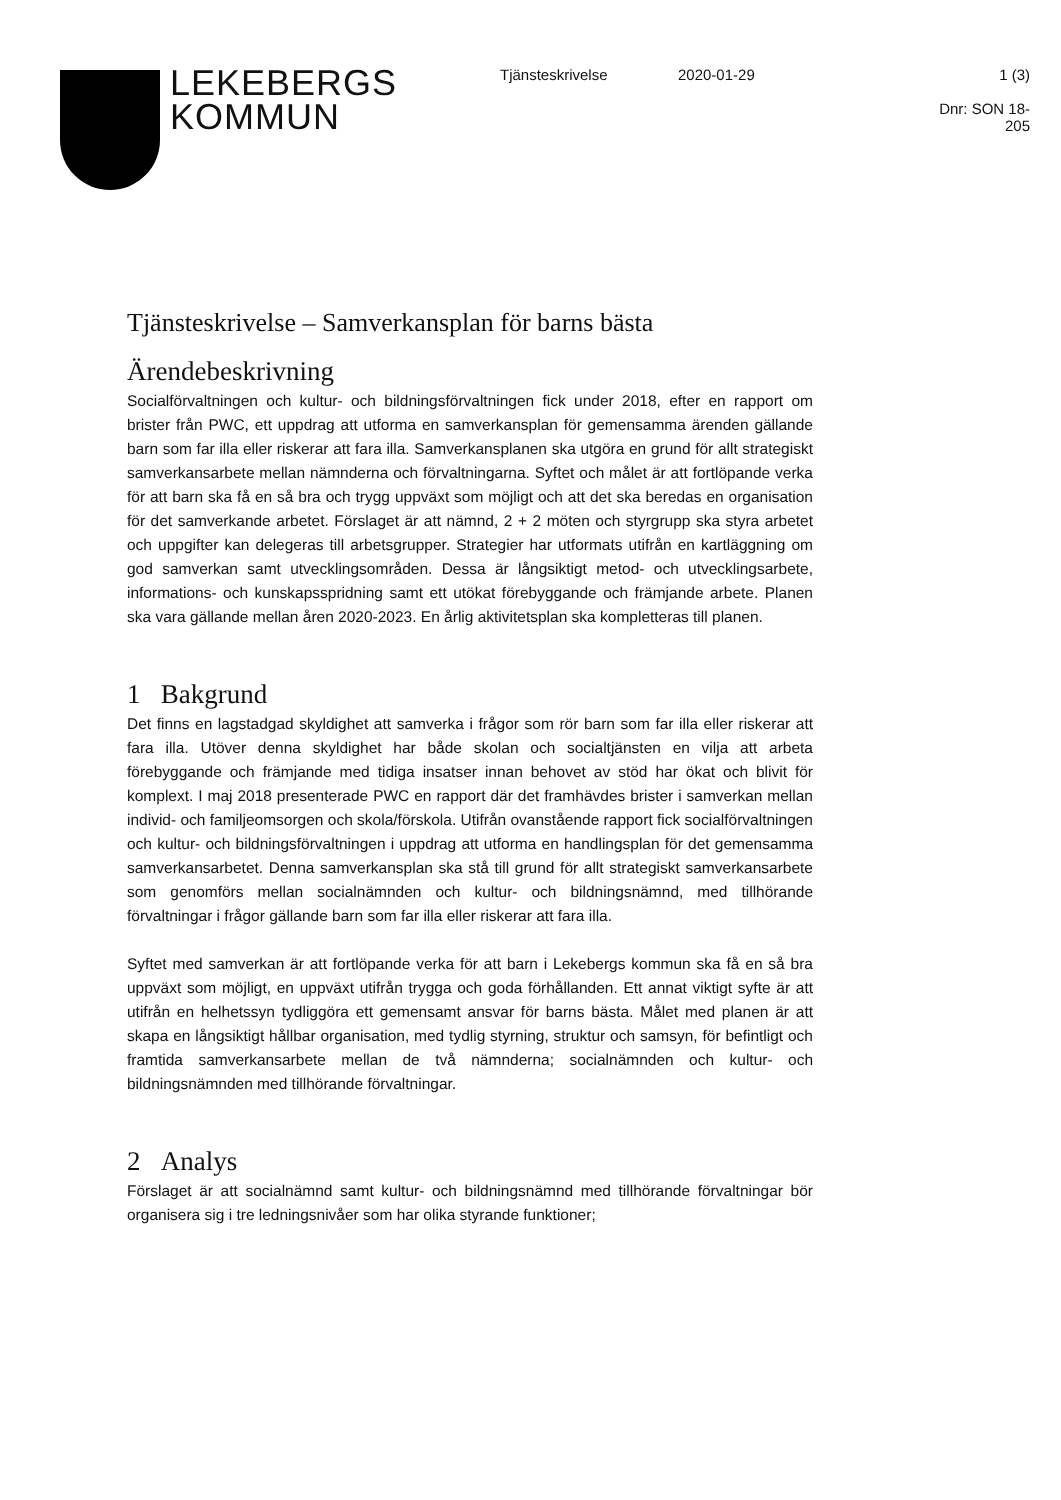LEKEBERGS
KOMMUN
Tjänsteskrivelse 2020-01-29 1 (3)
Dnr: SON 18-205
Tjänsteskrivelse – Samverkansplan för barns bästa
Ärendebeskrivning
Socialförvaltningen och kultur- och bildningsförvaltningen fick under 2018, efter en rapport om brister från PWC, ett uppdrag att utforma en samverkansplan för gemensamma ärenden gällande barn som far illa eller riskerar att fara illa. Samverkansplanen ska utgöra en grund för allt strategiskt samverkansarbete mellan nämnderna och förvaltningarna. Syftet och målet är att fortlöpande verka för att barn ska få en så bra och trygg uppväxt som möjligt och att det ska beredas en organisation för det samverkande arbetet. Förslaget är att nämnd, 2 + 2 möten och styrgrupp ska styra arbetet och uppgifter kan delegeras till arbetsgrupper. Strategier har utformats utifrån en kartläggning om god samverkan samt utvecklingsområden. Dessa är långsiktigt metod- och utvecklingsarbete, informations- och kunskapsspridning samt ett utökat förebyggande och främjande arbete. Planen ska vara gällande mellan åren 2020-2023. En årlig aktivitetsplan ska kompletteras till planen.
1 Bakgrund
Det finns en lagstadgad skyldighet att samverka i frågor som rör barn som far illa eller riskerar att fara illa. Utöver denna skyldighet har både skolan och socialtjänsten en vilja att arbeta förebyggande och främjande med tidiga insatser innan behovet av stöd har ökat och blivit för komplext. I maj 2018 presenterade PWC en rapport där det framhävdes brister i samverkan mellan individ- och familjeomsorgen och skola/förskola. Utifrån ovanstående rapport fick socialförvaltningen och kultur- och bildningsförvaltningen i uppdrag att utforma en handlingsplan för det gemensamma samverkansarbetet. Denna samverkansplan ska stå till grund för allt strategiskt samverkansarbete som genomförs mellan socialnämnden och kultur- och bildningsnämnd, med tillhörande förvaltningar i frågor gällande barn som far illa eller riskerar att fara illa.
Syftet med samverkan är att fortlöpande verka för att barn i Lekebergs kommun ska få en så bra uppväxt som möjligt, en uppväxt utifrån trygga och goda förhållanden. Ett annat viktigt syfte är att utifrån en helhetssyn tydliggöra ett gemensamt ansvar för barns bästa. Målet med planen är att skapa en långsiktigt hållbar organisation, med tydlig styrning, struktur och samsyn, för befintligt och framtida samverkansarbete mellan de två nämnderna; socialnämnden och kultur- och bildningsnämnden med tillhörande förvaltningar.
2 Analys
Förslaget är att socialnämnd samt kultur- och bildningsnämnd med tillhörande förvaltningar bör organisera sig i tre ledningsnivåer som har olika styrande funktioner;